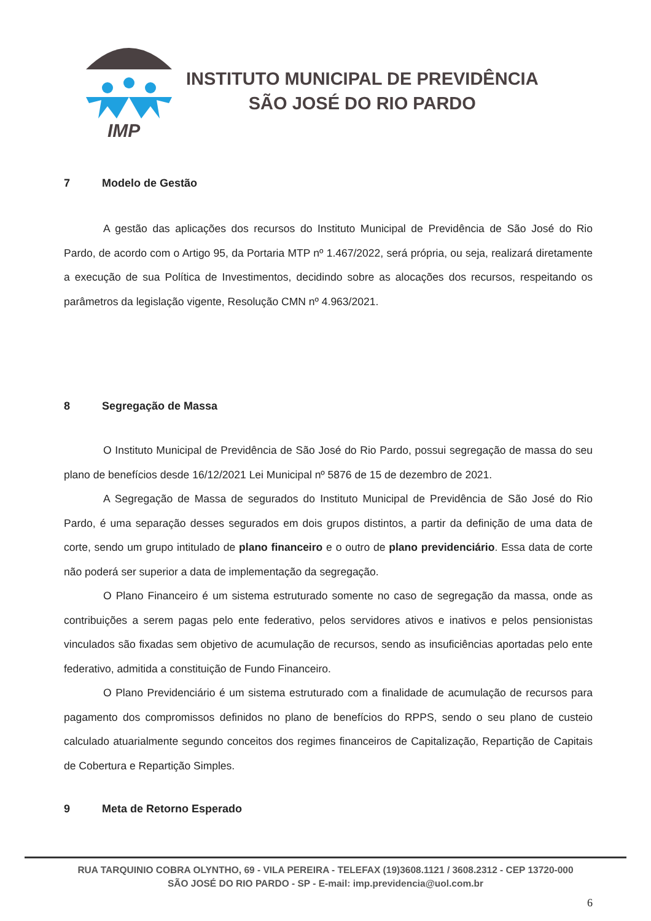IMP
INSTITUTO MUNICIPAL DE PREVIDÊNCIA
SÃO JOSÉ DO RIO PARDO
7 Modelo de Gestão
A gestão das aplicações dos recursos do Instituto Municipal de Previdência de São José do Rio Pardo, de acordo com o Artigo 95, da Portaria MTP nº 1.467/2022, será própria, ou seja, realizará diretamente a execução de sua Política de Investimentos, decidindo sobre as alocações dos recursos, respeitando os parâmetros da legislação vigente, Resolução CMN nº 4.963/2021.
8 Segregação de Massa
O Instituto Municipal de Previdência de São José do Rio Pardo, possui segregação de massa do seu plano de benefícios desde 16/12/2021 Lei Municipal nº 5876 de 15 de dezembro de 2021.
A Segregação de Massa de segurados do Instituto Municipal de Previdência de São José do Rio Pardo, é uma separação desses segurados em dois grupos distintos, a partir da definição de uma data de corte, sendo um grupo intitulado de plano financeiro e o outro de plano previdenciário. Essa data de corte não poderá ser superior a data de implementação da segregação.
O Plano Financeiro é um sistema estruturado somente no caso de segregação da massa, onde as contribuições a serem pagas pelo ente federativo, pelos servidores ativos e inativos e pelos pensionistas vinculados são fixadas sem objetivo de acumulação de recursos, sendo as insuficiências aportadas pelo ente federativo, admitida a constituição de Fundo Financeiro.
O Plano Previdenciário é um sistema estruturado com a finalidade de acumulação de recursos para pagamento dos compromissos definidos no plano de benefícios do RPPS, sendo o seu plano de custeio calculado atuarialmente segundo conceitos dos regimes financeiros de Capitalização, Repartição de Capitais de Cobertura e Repartição Simples.
9 Meta de Retorno Esperado
RUA TARQUINIO COBRA OLYNTHO, 69 - VILA PEREIRA - TELEFAX (19)3608.1121 / 3608.2312 - CEP 13720-000
SÃO JOSÉ DO RIO PARDO - SP - E-mail: imp.previdencia@uol.com.br
6